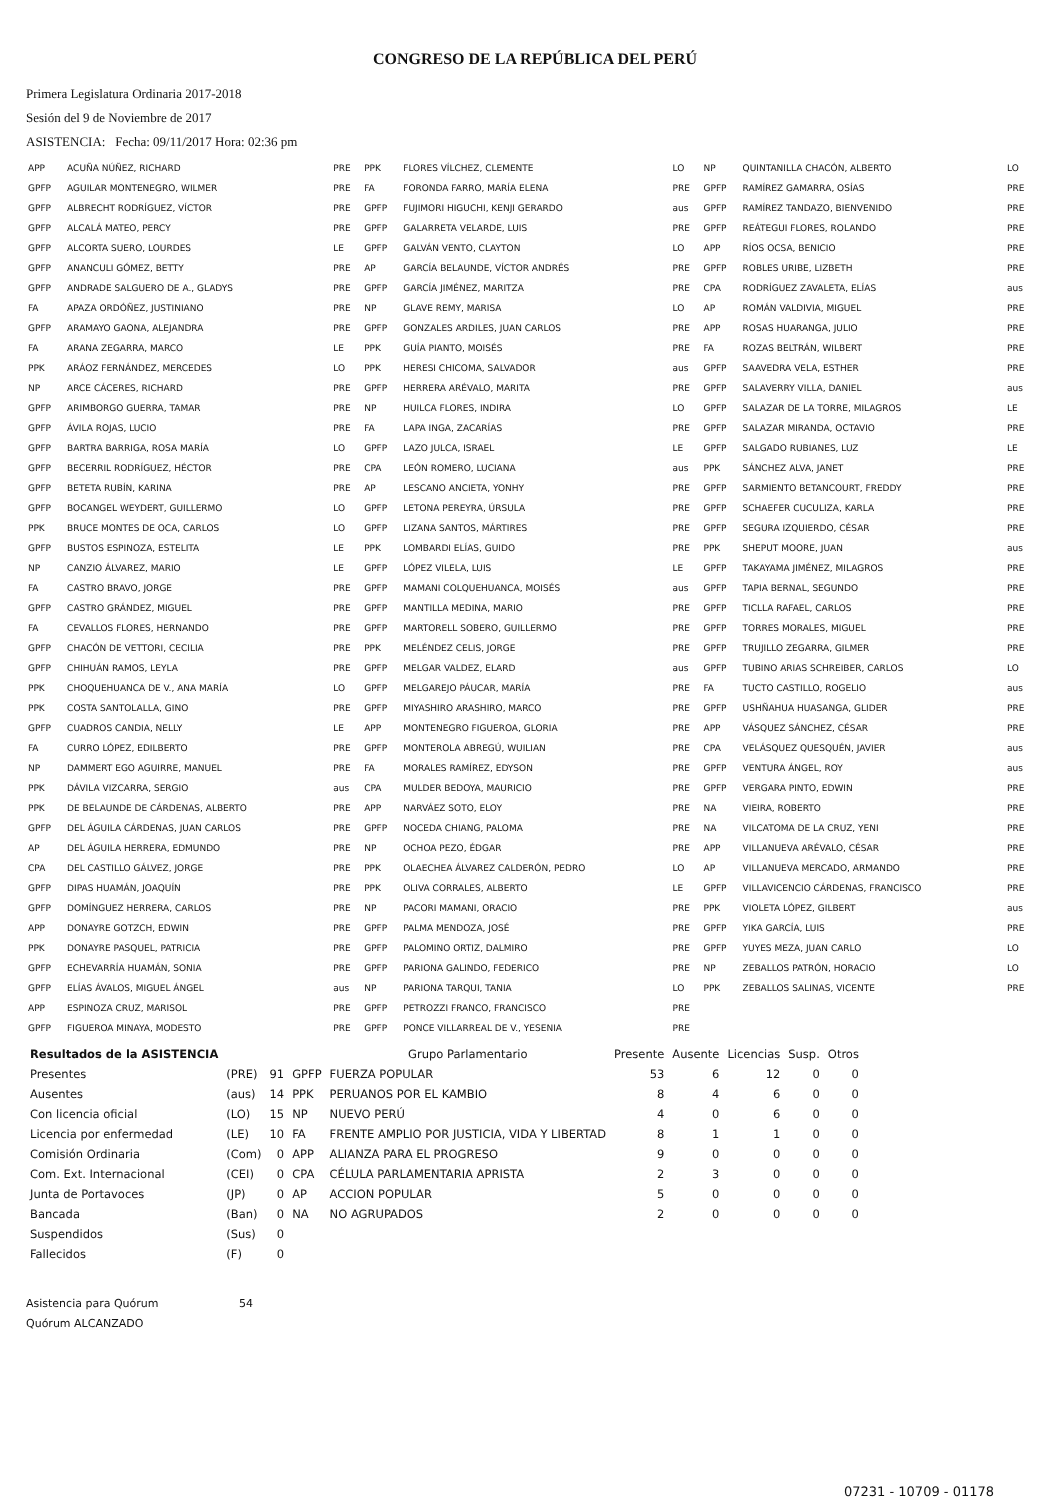CONGRESO DE LA REPÚBLICA DEL PERÚ
Primera Legislatura Ordinaria 2017-2018
Sesión del 9 de Noviembre de 2017
ASISTENCIA: Fecha: 09/11/2017 Hora: 02:36 pm
| APP | ACUÑA NÚÑEZ, RICHARD | PRE | PPK | FLORES VÍLCHEZ, CLEMENTE | LO | NP | QUINTANILLA CHACÓN, ALBERTO | LO |
| GPFP | AGUILAR MONTENEGRO, WILMER | PRE | FA | FORONDA FARRO, MARÍA ELENA | PRE | GPFP | RAMÍREZ GAMARRA, OSÍAS | PRE |
| GPFP | ALBRECHT RODRÍGUEZ, VÍCTOR | PRE | GPFP | FUJIMORI HIGUCHI, KENJI GERARDO | aus | GPFP | RAMÍREZ TANDAZO, BIENVENIDO | PRE |
| GPFP | ALCALÁ MATEO, PERCY | PRE | GPFP | GALARRETA VELARDE, LUIS | PRE | GPFP | REÁTEGUI FLORES, ROLANDO | PRE |
| GPFP | ALCORTA SUERO, LOURDES | LE | GPFP | GALVÁN VENTO, CLAYTON | LO | APP | RÍOS OCSA, BENICIO | PRE |
| GPFP | ANANCULI GÓMEZ, BETTY | PRE | AP | GARCÍA BELAUNDE, VÍCTOR ANDRÉS | PRE | GPFP | ROBLES URIBE, LIZBETH | PRE |
| GPFP | ANDRADE SALGUERO DE A., GLADYS | PRE | GPFP | GARCÍA JIMÉNEZ, MARITZA | PRE | CPA | RODRÍGUEZ ZAVALETA, ELÍAS | aus |
| FA | APAZA ORDÓÑEZ, JUSTINIANO | PRE | NP | GLAVE REMY, MARISA | LO | AP | ROMÁN VALDIVIA, MIGUEL | PRE |
| GPFP | ARAMAYO GAONA, ALEJANDRA | PRE | GPFP | GONZALES ARDILES, JUAN CARLOS | PRE | APP | ROSAS HUARANGA, JULIO | PRE |
| FA | ARANA ZEGARRA, MARCO | LE | PPK | GUÍA PIANTO, MOISÉS | PRE | FA | ROZAS BELTRÁN, WILBERT | PRE |
| PPK | ARÁOZ FERNÁNDEZ, MERCEDES | LO | PPK | HERESI CHICOMA, SALVADOR | aus | GPFP | SAAVEDRA VELA, ESTHER | PRE |
| NP | ARCE CÁCERES, RICHARD | PRE | GPFP | HERRERA ARÉVALO, MARITA | PRE | GPFP | SALAVERRY VILLA, DANIEL | aus |
| GPFP | ARIMBORGO GUERRA, TAMAR | PRE | NP | HUILCA FLORES, INDIRA | LO | GPFP | SALAZAR DE LA TORRE, MILAGROS | LE |
| GPFP | ÁVILA ROJAS, LUCIO | PRE | FA | LAPA INGA, ZACARÍAS | PRE | GPFP | SALAZAR MIRANDA, OCTAVIO | PRE |
| GPFP | BARTRA BARRIGA, ROSA MARÍA | LO | GPFP | LAZO JULCA, ISRAEL | LE | GPFP | SALGADO RUBIANES, LUZ | LE |
| GPFP | BECERRIL RODRÍGUEZ, HÉCTOR | PRE | CPA | LEÓN ROMERO, LUCIANA | aus | PPK | SÁNCHEZ ALVA, JANET | PRE |
| GPFP | BETETA RUBÍN, KARINA | PRE | AP | LESCANO ANCIETA, YONHY | PRE | GPFP | SARMIENTO BETANCOURT, FREDDY | PRE |
| GPFP | BOCANGEL WEYDERT, GUILLERMO | LO | GPFP | LETONA PEREYRA, ÚRSULA | PRE | GPFP | SCHAEFER CUCULIZA, KARLA | PRE |
| PPK | BRUCE MONTES DE OCA, CARLOS | LO | GPFP | LIZANA SANTOS, MÁRTIRES | PRE | GPFP | SEGURA IZQUIERDO, CÉSAR | PRE |
| GPFP | BUSTOS ESPINOZA, ESTELITA | LE | PPK | LOMBARDI ELÍAS, GUIDO | PRE | PPK | SHEPUT MOORE, JUAN | aus |
| NP | CANZIO ÁLVAREZ, MARIO | LE | GPFP | LÓPEZ VILELA, LUIS | LE | GPFP | TAKAYAMA JIMÉNEZ, MILAGROS | PRE |
| FA | CASTRO BRAVO, JORGE | PRE | GPFP | MAMANI COLQUEHUANCA, MOISÉS | aus | GPFP | TAPIA BERNAL, SEGUNDO | PRE |
| GPFP | CASTRO GRÁNDEZ, MIGUEL | PRE | GPFP | MANTILLA MEDINA, MARIO | PRE | GPFP | TICLLA RAFAEL, CARLOS | PRE |
| FA | CEVALLOS FLORES, HERNANDO | PRE | GPFP | MARTORELL SOBERO, GUILLERMO | PRE | GPFP | TORRES MORALES, MIGUEL | PRE |
| GPFP | CHACÓN DE VETTORI, CECILIA | PRE | PPK | MELÉNDEZ CELIS, JORGE | PRE | GPFP | TRUJILLO ZEGARRA, GILMER | PRE |
| GPFP | CHIHUÁN RAMOS, LEYLA | PRE | GPFP | MELGAR VALDEZ, ELARD | aus | GPFP | TUBINO ARIAS SCHREIBER, CARLOS | LO |
| PPK | CHOQUEHUANCA DE V., ANA MARÍA | LO | GPFP | MELGAREJO PÁUCAR, MARÍA | PRE | FA | TUCTO CASTILLO, ROGELIO | aus |
| PPK | COSTA SANTOLALLA, GINO | PRE | GPFP | MIYASHIRO ARASHIRO, MARCO | PRE | GPFP | USHÑAHUA HUASANGA, GLIDER | PRE |
| GPFP | CUADROS CANDIA, NELLY | LE | APP | MONTENEGRO FIGUEROA, GLORIA | PRE | APP | VÁSQUEZ SÁNCHEZ, CÉSAR | PRE |
| FA | CURRO LÓPEZ, EDILBERTO | PRE | GPFP | MONTEROLA ABREGÚ, WUILIAN | PRE | CPA | VELÁSQUEZ QUESQUÉN, JAVIER | aus |
| NP | DAMMERT EGO AGUIRRE, MANUEL | PRE | FA | MORALES RAMÍREZ, EDYSON | PRE | GPFP | VENTURA ÁNGEL, ROY | aus |
| PPK | DÁVILA VIZCARRA, SERGIO | aus | CPA | MULDER BEDOYA, MAURICIO | PRE | GPFP | VERGARA PINTO, EDWIN | PRE |
| PPK | DE BELAUNDE DE CÁRDENAS, ALBERTO | PRE | APP | NARVÁEZ SOTO, ELOY | PRE | NA | VIEIRA, ROBERTO | PRE |
| GPFP | DEL ÁGUILA CÁRDENAS, JUAN CARLOS | PRE | GPFP | NOCEDA CHIANG, PALOMA | PRE | NA | VILCATOMA DE LA CRUZ, YENI | PRE |
| AP | DEL ÁGUILA HERRERA, EDMUNDO | PRE | NP | OCHOA PEZO, ÉDGAR | PRE | APP | VILLANUEVA ARÉVALO, CÉSAR | PRE |
| CPA | DEL CASTILLO GÁLVEZ, JORGE | PRE | PPK | OLAECHEA ÁLVAREZ CALDERÓN, PEDRO | LO | AP | VILLANUEVA MERCADO, ARMANDO | PRE |
| GPFP | DIPAS HUAMÁN, JOAQUÍN | PRE | PPK | OLIVA CORRALES, ALBERTO | LE | GPFP | VILLAVICENCIO CÁRDENAS, FRANCISCO | PRE |
| GPFP | DOMÍNGUEZ HERRERA, CARLOS | PRE | NP | PACORI MAMANI, ORACIO | PRE | PPK | VIOLETA LÓPEZ, GILBERT | aus |
| APP | DONAYRE GOTZCH, EDWIN | PRE | GPFP | PALMA MENDOZA, JOSÉ | PRE | GPFP | YIKA GARCÍA, LUIS | PRE |
| PPK | DONAYRE PASQUEL, PATRICIA | PRE | GPFP | PALOMINO ORTIZ, DALMIRO | PRE | GPFP | YUYES MEZA, JUAN CARLO | LO |
| GPFP | ECHEVARRÍA HUAMÁN, SONIA | PRE | GPFP | PARIONA GALINDO, FEDERICO | PRE | NP | ZEBALLOS PATRÓN, HORACIO | LO |
| GPFP | ELÍAS ÁVALOS, MIGUEL ÁNGEL | aus | NP | PARIONA TARQUI, TANIA | LO | PPK | ZEBALLOS SALINAS, VICENTE | PRE |
| APP | ESPINOZA CRUZ, MARISOL | PRE | GPFP | PETROZZI FRANCO, FRANCISCO | PRE | | | |
| GPFP | FIGUEROA MINAYA, MODESTO | PRE | GPFP | PONCE VILLARREAL DE V., YESENIA | PRE | | | |
| Resultados de la ASISTENCIA | | | | Grupo Parlamentario | Presente | Ausente | Licencias | Susp. | Otros |
| --- | --- | --- | --- | --- | --- | --- | --- | --- | --- |
| Presentes | (PRE) | 91 | GPFP | FUERZA POPULAR | 53 | 6 | 12 | 0 | 0 |
| Ausentes | (aus) | 14 | PPK | PERUANOS POR EL KAMBIO | 8 | 4 | 6 | 0 | 0 |
| Con licencia oficial | (LO) | 15 | NP | NUEVO PERÚ | 4 | 0 | 6 | 0 | 0 |
| Licencia por enfermedad | (LE) | 10 | FA | FRENTE AMPLIO POR JUSTICIA, VIDA Y LIBERTAD | 8 | 1 | 1 | 0 | 0 |
| Comisión Ordinaria | (Com) | 0 | APP | ALIANZA PARA EL PROGRESO | 9 | 0 | 0 | 0 | 0 |
| Com. Ext. Internacional | (CEI) | 0 | CPA | CÉLULA PARLAMENTARIA APRISTA | 2 | 3 | 0 | 0 | 0 |
| Junta de Portavoces | (JP) | 0 | AP | ACCION POPULAR | 5 | 0 | 0 | 0 | 0 |
| Bancada | (Ban) | 0 | NA | NO AGRUPADOS | 2 | 0 | 0 | 0 | 0 |
| Suspendidos | (Sus) | 0 | | | | | | | |
| Fallecidos | (F) | 0 | | | | | | | |
Asistencia para Quórum 54
Quórum ALCANZADO
07231 - 10709 - 01178